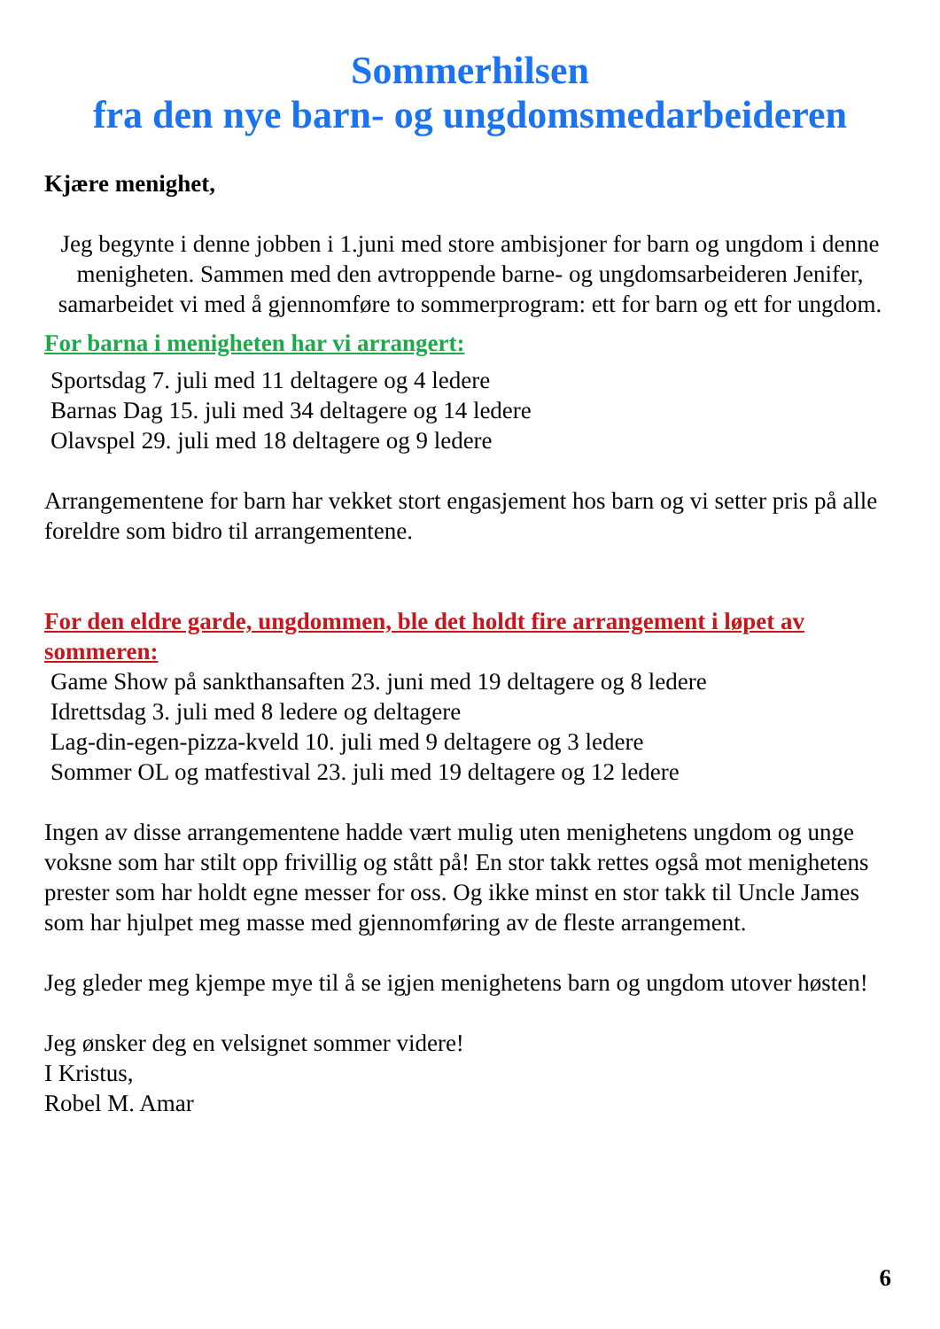Sommerhilsen
fra den nye barn- og ungdomsmedarbeideren
Kjære menighet,
Jeg begynte i denne jobben i 1.juni med store ambisjoner for barn og ungdom i denne menigheten. Sammen med den avtroppende barne- og ungdomsarbeideren Jenifer, samarbeidet vi med å gjennomføre to sommerprogram: ett for barn og ett for ungdom.
For barna i menigheten har vi arrangert:
Sportsdag 7. juli med 11 deltagere og 4 ledere
Barnas Dag 15. juli med 34 deltagere og 14 ledere
Olavspel 29. juli med 18 deltagere og 9 ledere
Arrangementene for barn har vekket stort engasjement hos barn og vi setter pris på alle foreldre som bidro til arrangementene.
For den eldre garde, ungdommen, ble det holdt fire arrangement i løpet av sommeren:
Game Show på sankthansaften 23. juni med 19 deltagere og 8 ledere
Idrettsdag 3. juli med 8 ledere og deltagere
Lag-din-egen-pizza-kveld 10. juli med 9 deltagere og 3 ledere
Sommer OL og matfestival 23. juli med 19 deltagere og 12 ledere
Ingen av disse arrangementene hadde vært mulig uten menighetens ungdom og unge voksne som har stilt opp frivillig og stått på! En stor takk rettes også mot menighetens prester som har holdt egne messer for oss. Og ikke minst en stor takk til Uncle James som har hjulpet meg masse med gjennomføring av de fleste arrangement.
Jeg gleder meg kjempe mye til å se igjen menighetens barn og ungdom utover høsten!
Jeg ønsker deg en velsignet sommer videre!
I Kristus,
Robel M. Amar
6